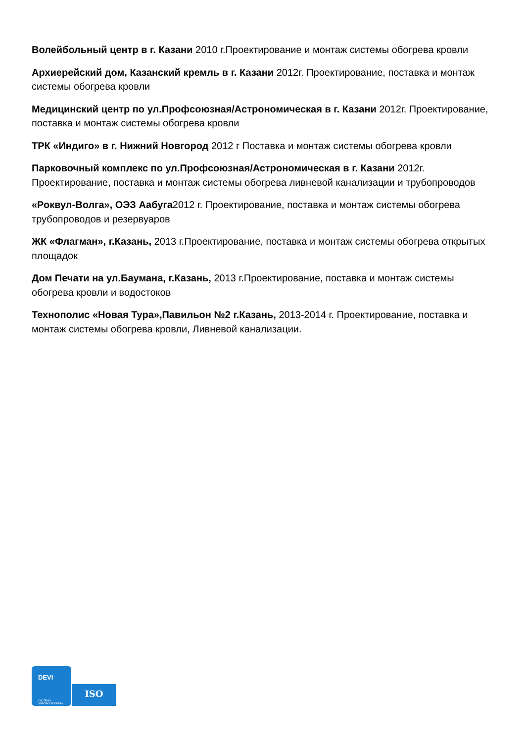Волейбольный центр в г. Казани 2010 г.Проектирование и монтаж системы обогрева кровли
Архиерейский дом, Казанский кремль в г. Казани 2012г. Проектирование, поставка и монтаж системы обогрева кровли
Медицинский центр по ул.Профсоюзная/Астрономическая в г. Казани 2012г. Проектирование, поставка и монтаж системы обогрева кровли
ТРК «Индиго» в г. Нижний Новгород 2012 г Поставка и монтаж системы обогрева кровли
Парковочный комплекс по ул.Профсоюзная/Астрономическая в г. Казани 2012г. Проектирование, поставка и монтаж системы обогрева ливневой канализации и трубопроводов
«Роквул-Волга», ОЭЗ Аабуга2012 г. Проектирование, поставка и монтаж системы обогрева трубопроводов и резервуаров
ЖК «Флагман», г.Казань, 2013 г.Проектирование, поставка и монтаж системы обогрева открытых площадок
Дом Печати на ул.Баумана, г.Казань, 2013 г.Проектирование, поставка и монтаж системы обогрева кровли и водостоков
Технополис «Новая Тура»,Павильон №2 г.Казань, 2013-2014 г. Проектирование, поставка и монтаж системы обогрева кровли, Ливневой канализации.
DEVI
СИСТЕМЫ
ЭЛЕКТРООБОГРЕВА
ISO